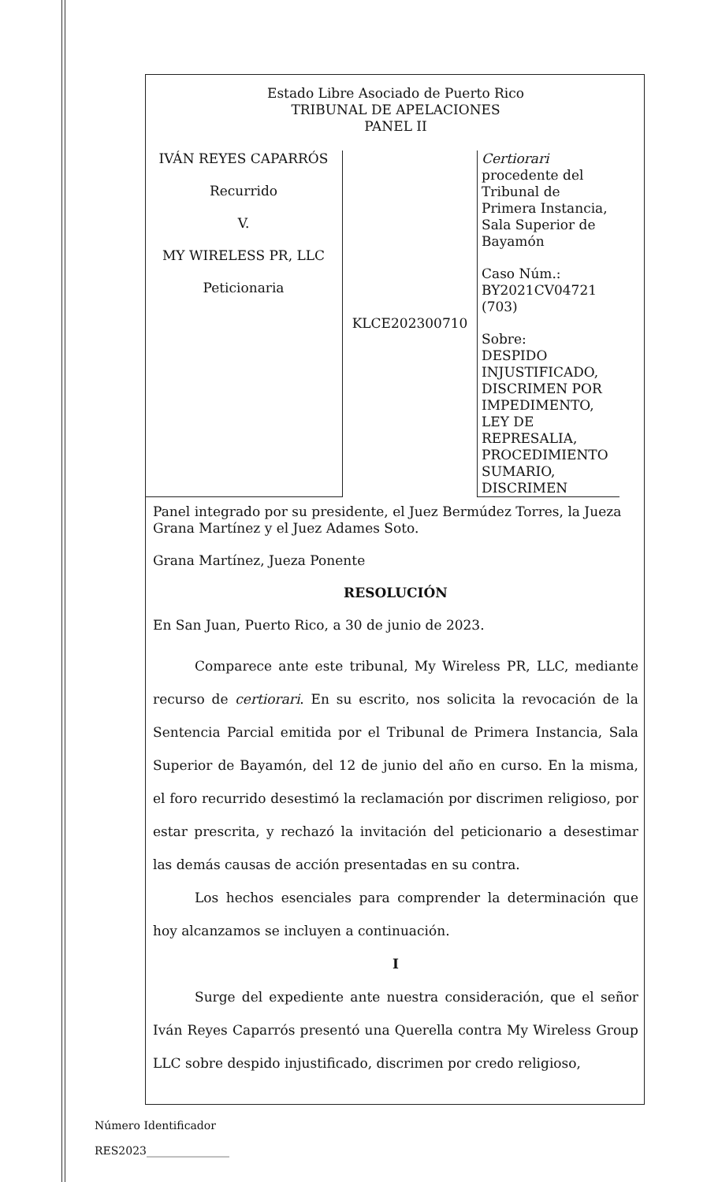Estado Libre Asociado de Puerto Rico
TRIBUNAL DE APELACIONES
PANEL II
| IVÁN REYES CAPARRÓS Recurrido V. MY WIRELESS PR, LLC Peticionaria | KLCE202300710 | Certiorari procedente del Tribunal de Primera Instancia, Sala Superior de Bayamón Caso Núm.: BY2021CV04721 (703) Sobre: DESPIDO INJUSTIFICADO, DISCRIMEN POR IMPEDIMENTO, LEY DE REPRESALIA, PROCEDIMIENTO SUMARIO, DISCRIMEN |
Panel integrado por su presidente, el Juez Bermúdez Torres, la Jueza Grana Martínez y el Juez Adames Soto.
Grana Martínez, Jueza Ponente
RESOLUCIÓN
En San Juan, Puerto Rico, a 30 de junio de 2023.
Comparece ante este tribunal, My Wireless PR, LLC, mediante recurso de certiorari. En su escrito, nos solicita la revocación de la Sentencia Parcial emitida por el Tribunal de Primera Instancia, Sala Superior de Bayamón, del 12 de junio del año en curso. En la misma, el foro recurrido desestimó la reclamación por discrimen religioso, por estar prescrita, y rechazó la invitación del peticionario a desestimar las demás causas de acción presentadas en su contra.
Los hechos esenciales para comprender la determinación que hoy alcanzamos se incluyen a continuación.
I
Surge del expediente ante nuestra consideración, que el señor Iván Reyes Caparrós presentó una Querella contra My Wireless Group LLC sobre despido injustificado, discrimen por credo religioso,
Número Identificador
RES2023_______________